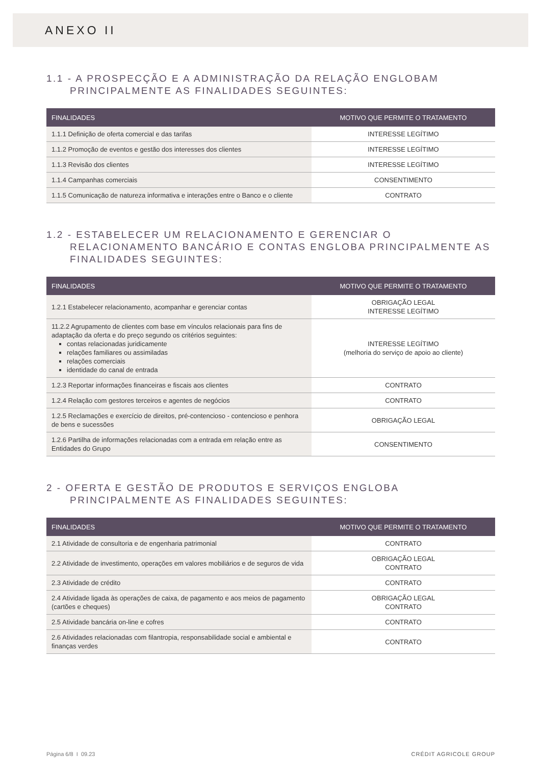ANEXO II
1.1 - A PROSPECÇÃO E A ADMINISTRAÇÃO DA RELAÇÃO ENGLOBAM PRINCIPALMENTE AS FINALIDADES SEGUINTES:
| FINALIDADES | MOTIVO QUE PERMITE O TRATAMENTO |
| --- | --- |
| 1.1.1 Definição de oferta comercial e das tarifas | INTERESSE LEGÍTIMO |
| 1.1.2 Promoção de eventos e gestão dos interesses dos clientes | INTERESSE LEGÍTIMO |
| 1.1.3 Revisão dos clientes | INTERESSE LEGÍTIMO |
| 1.1.4 Campanhas comerciais | CONSENTIMENTO |
| 1.1.5 Comunicação de natureza informativa e interações entre o Banco e o cliente | CONTRATO |
1.2 - ESTABELECER UM RELACIONAMENTO E GERENCIAR O RELACIONAMENTO BANCÁRIO E CONTAS ENGLOBA PRINCIPALMENTE AS FINALIDADES SEGUINTES:
| FINALIDADES | MOTIVO QUE PERMITE O TRATAMENTO |
| --- | --- |
| 1.2.1 Estabelecer relacionamento, acompanhar e gerenciar contas | OBRIGAÇÃO LEGAL INTERESSE LEGÍTIMO |
| 11.2.2 Agrupamento de clientes com base em vínculos relacionais para fins de adaptação da oferta e do preço segundo os critérios seguintes: contas relacionadas juridicamente relações familiares ou assimiladas relações comerciais identidade do canal de entrada | INTERESSE LEGÍTIMO (melhoria do serviço de apoio ao cliente) |
| 1.2.3 Reportar informações financeiras e fiscais aos clientes | CONTRATO |
| 1.2.4 Relação com gestores terceiros e agentes de negócios | CONTRATO |
| 1.2.5 Reclamações e exercício de direitos, pré-contencioso - contencioso e penhora de bens e sucessões | OBRIGAÇÃO LEGAL |
| 1.2.6 Partilha de informações relacionadas com a entrada em relação entre as Entidades do Grupo | CONSENTIMENTO |
2 - OFERTA E GESTÃO DE PRODUTOS E SERVIÇOS ENGLOBA PRINCIPALMENTE AS FINALIDADES SEGUINTES:
| FINALIDADES | MOTIVO QUE PERMITE O TRATAMENTO |
| --- | --- |
| 2.1 Atividade de consultoria e de engenharia patrimonial | CONTRATO |
| 2.2 Atividade de investimento, operações em valores mobiliários e de seguros de vida | OBRIGAÇÃO LEGAL CONTRATO |
| 2.3 Atividade de crédito | CONTRATO |
| 2.4 Atividade ligada às operações de caixa, de pagamento e aos meios de pagamento (cartões e cheques) | OBRIGAÇÃO LEGAL CONTRATO |
| 2.5 Atividade bancária on-line e cofres | CONTRATO |
| 2.6 Atividades relacionadas com filantropia, responsabilidade social e ambiental e finanças verdes | CONTRATO |
Página 6/8 I 09.23 CRÉDIT AGRICOLE GROUP